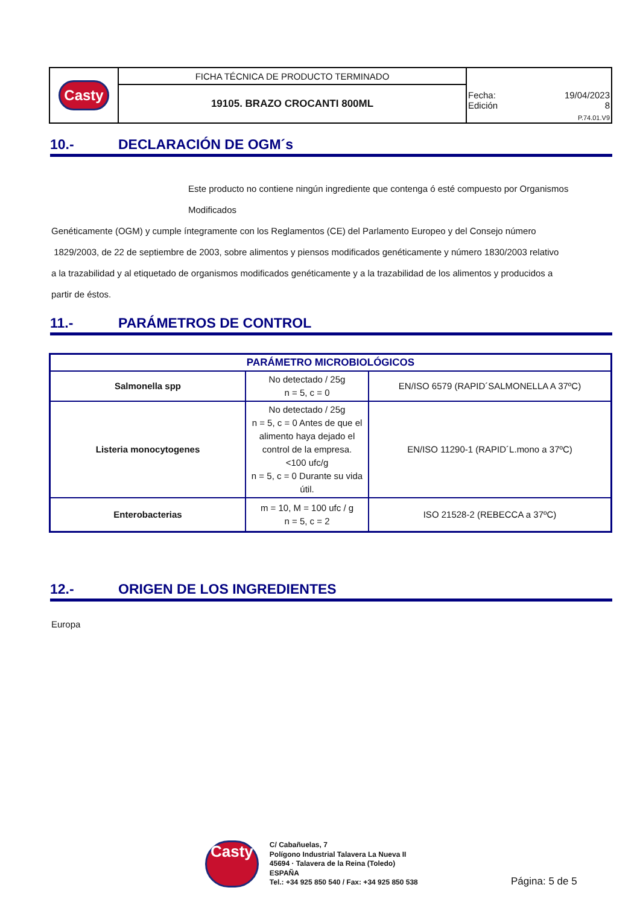| Casty | FICHA TÉCNICA DE PRODUCTO TERMINADO | Fecha: 19/04/2023 Edición 8 P.74.01.V9 |
| | 19105. BRAZO CROCANTI 800ML | |
10.- DECLARACIÓN DE OGM´s
Este producto no contiene ningún ingrediente que contenga ó esté compuesto por Organismos Modificados
Genéticamente (OGM) y cumple íntegramente con los Reglamentos (CE) del Parlamento Europeo y del Consejo número
1829/2003, de 22 de septiembre de 2003, sobre alimentos y piensos modificados genéticamente y número 1830/2003 relativo
a la trazabilidad y al etiquetado de organismos modificados genéticamente y a la trazabilidad de los alimentos y producidos a
partir de éstos.
11.- PARÁMETROS DE CONTROL
| PARÁMETRO MICROBIOLÓGICOS | | |
| --- | --- | --- |
| Salmonella spp | No detectado / 25g n = 5, c = 0 | EN/ISO 6579 (RAPID´SALMONELLA A 37ºC) |
| Listeria monocytogenes | No detectado / 25g n = 5, c = 0 Antes de que el alimento haya dejado el control de la empresa. <100 ufc/g n = 5, c = 0 Durante su vida útil. | EN/ISO 11290-1 (RAPID´L.mono a 37ºC) |
| Enterobacterias | m = 10, M = 100 ufc / g n = 5, c = 2 | ISO 21528-2 (REBECCA a 37ºC) |
12.- ORIGEN DE LOS INGREDIENTES
Europa
Casty
C/ Cabañuelas, 7
Polígono Industrial Talavera La Nueva II
45694 · Talavera de la Reina (Toledo)
ESPAÑA
Tel.: +34 925 850 540 / Fax: +34 925 850 538
Página: 5 de 5